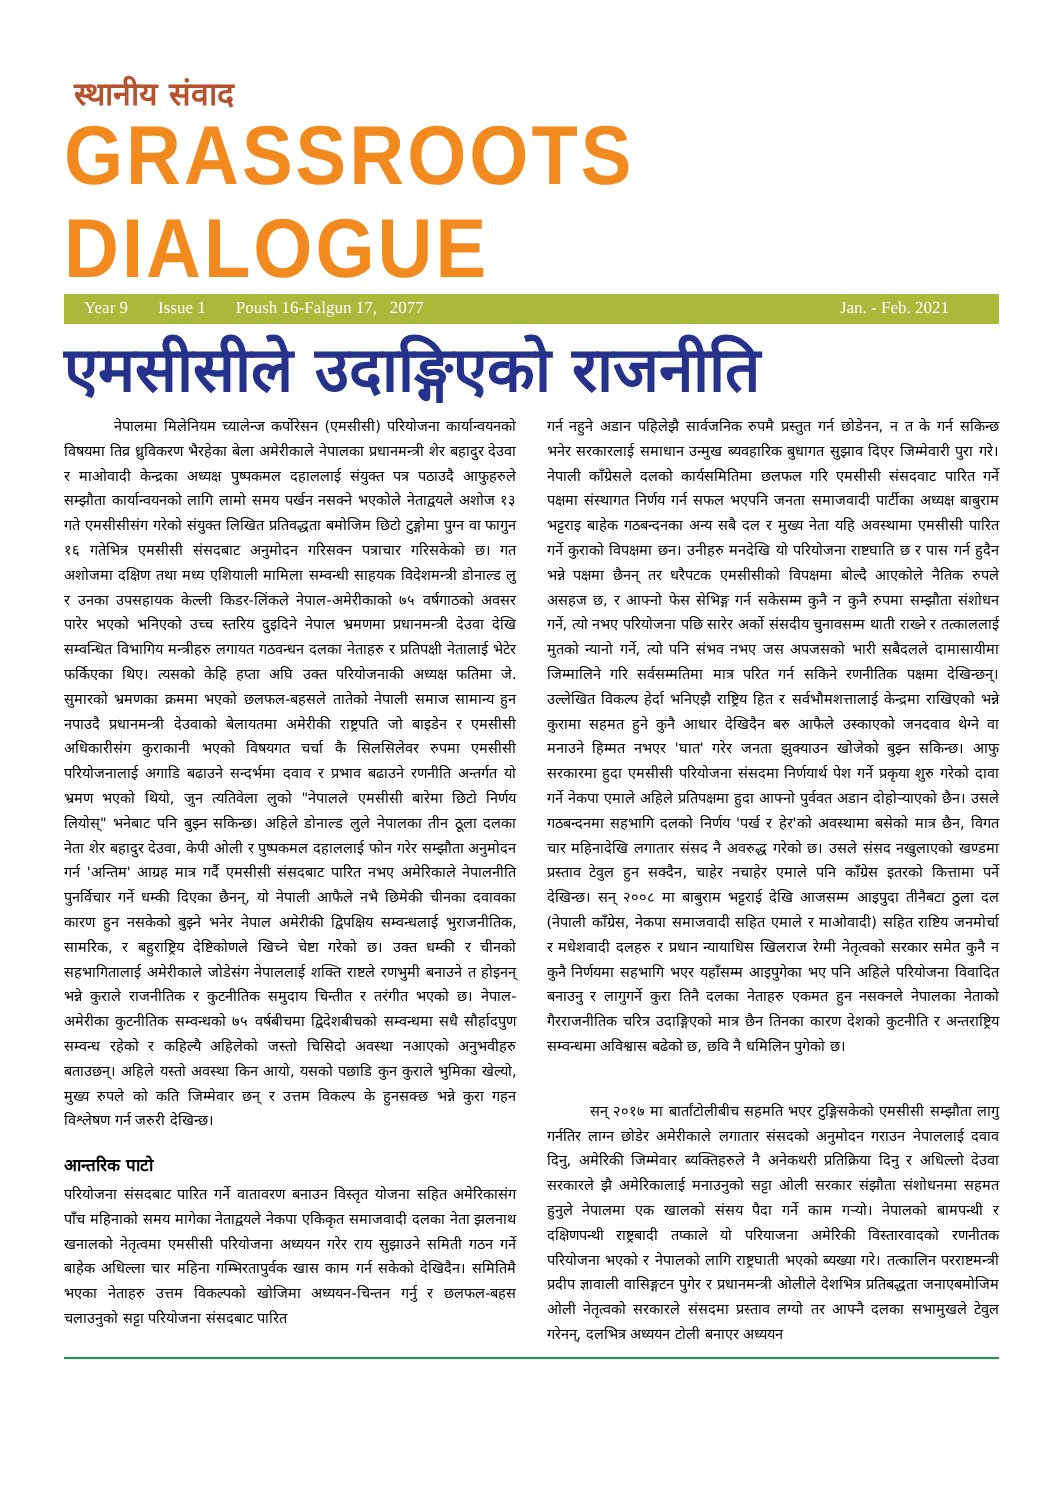स्थानीय संवाद
GRASSROOTS DIALOGUE
Year 9 Issue 1 Poush 16-Falgun 17, 2077 Jan. - Feb. 2021
एमसीसीले उदाङ्गिएको राजनीति
नेपालमा मिलेनियम च्यालेन्ज कर्पोरेसन (एमसीसी) परियोजना कार्यान्वयनको विषयमा तिव्र ध्रुविकरण भैरहेका बेला अमेरीकाले नेपालका प्रधानमन्त्री शेर बहादुर देउवा र माओवादी केन्द्रका अध्यक्ष पुष्पकमल दहाललाई संयुक्त पत्र पठाउदै आफुहरुले सम्झौता कार्यान्वयनको लागि लामो समय पर्खन नसक्ने भएकोले नेताद्वयले अशोज १३ गते एमसीसीसंग गरेको संयुक्त लिखित प्रतिवद्धता बमोजिम छिटो टुङ्गोमा पुग्न वा फागुन १६ गतेभित्र एमसीसी संसदबाट अनुमोदन गरिसक्न पत्राचार गरिसकेको छ। गत अशोजमा दक्षिण तथा मध्य एशियाली मामिला सम्वन्धी साहयक विदेशमन्त्री डोनाल्ड लु र उनका उपसहायक केल्ली किडर-लिंकले नेपाल-अमेरीकाको ७५ वर्षगाठको अवसर पारेर भएको भनिएको उच्च स्तरिय दुइदिने नेपाल भ्रमणमा प्रधानमन्त्री देउवा देखि सम्वन्धित विभागिय मन्त्रीहरु लगायत गठवन्धन दलका नेताहरु र प्रतिपक्षी नेतालाई भेटेर फर्किएका थिए। त्यसको केहि हप्ता अघि उक्त परियोजनाकी अध्यक्ष फतिमा जे. सुमारको भ्रमणका क्रममा भएको छलफल-बहसले तातेको नेपाली समाज सामान्य हुन नपाउदै प्रधानमन्त्री देउवाको बेलायतमा अमेरीकी राष्ट्रपति जो बाइडेन र एमसीसी अधिकारीसंग कुराकानी भएको विषयगत चर्चा कै सिलसिलेवर रुपमा एमसीसी परियोजनालाई अगाडि बढाउने सन्दर्भमा दवाव र प्रभाव बढाउने रणनीति अन्तर्गत यो भ्रमण भएको थियो, जुन त्यतिवेला लुको "नेपालले एमसीसी बारेमा छिटो निर्णय लियोस्" भनेबाट पनि बुझ्न सकिन्छ। अहिले डोनाल्ड लुले नेपालका तीन ठूला दलका नेता शेर बहादुर देउवा, केपी ओली र पुष्पकमल दहाललाई फोन गरेर सम्झौता अनुमोदन गर्न 'अन्तिम' आग्रह मात्र गर्दै एमसीसी संसदबाट पारित नभए अमेरिकाले नेपालनीति पुनर्विचार गर्ने धम्की दिएका छैनन्, यो नेपाली आफैले नभै छिमेकी चीनका दवावका कारण हुन नसकेको बुझ्ने भनेर नेपाल अमेरीकी द्विपक्षिय सम्वन्धलाई भुराजनीतिक, सामरिक, र बहुराष्ट्रिय देष्टिकोणले खिच्ने चेष्टा गरेको छ। उक्त धम्की र चीनको सहभागितालाई अमेरीकाले जोडेसंग नेपाललाई शक्ति राष्टले रणभुमी बनाउने त होइनन् भन्ने कुराले राजनीतिक र कुटनीतिक समुदाय चिन्तीत र तरंगीत भएको छ। नेपाल-अमेरीका कुटनीतिक सम्वन्धको ७५ वर्षबीचमा द्विदेशबीचको सम्वन्धमा सधै सौर्हादपुण सम्वन्ध रहेको र कहिल्यै अहिलेको जस्तो चिसिदो अवस्था नआएको अनुभवीहरु बताउछन्। अहिले यस्तो अवस्था किन आयो, यसको पछाडि कुन कुराले भुमिका खेल्यो, मुख्य रुपले को कति जिम्मेवार छन् र उत्तम विकल्प के हुनसक्छ भन्ने कुरा गहन विश्लेषण गर्न जरुरी देखिन्छ।
आन्तरिक पाटो
परियोजना संसदबाट पारित गर्ने वातावरण बनाउन विस्तृत योजना सहित अमेरिकासंग पाँच महिनाको समय मागेका नेताद्वयले नेकपा एकिकृत समाजवादी दलका नेता झलनाथ खनालको नेतृत्वमा एमसीसी परियोजना अध्ययन गरेर राय सुझाउने समिती गठन गर्ने बाहेक अधिल्ला चार महिना गम्भिरतापुर्वक खास काम गर्न सकेको देखिदैन। समितिमै भएका नेताहरु उत्तम विकल्पको खोजिमा अध्ययन-चिन्तन गर्नु र छलफल-बहस चलाउनुको सट्टा परियोजना संसदबाट पारित
गर्न नहुने अडान पहिलेझै सार्वजनिक रुपमै प्रस्तुत गर्न छोडेनन, न त के गर्न सकिन्छ भनेर सरकारलाई समाधान उन्मुख ब्यवहारिक बुधागत सुझाव दिएर जिम्मेवारी पुरा गरे। नेपाली काँग्रेसले दलको कार्यसमितिमा छलफल गरि एमसीसी संसदवाट पारित गर्ने पक्षमा संस्थागत निर्णय गर्न सफल भएपनि जनता समाजवादी पार्टीका अध्यक्ष बाबुराम भट्टराइ बाहेक गठबन्दनका अन्य सबै दल र मुख्य नेता यहि अवस्थामा एमसीसी पारित गर्ने कुराको विपक्षमा छन। उनीहरु मनदेखि यो परियोजना राष्टघाति छ र पास गर्न हुदैन भन्ने पक्षमा छैनन् तर धरैपटक एमसीसीको विपक्षमा बोल्दै आएकोले नैतिक रुपले असहज छ, र आफ्नो फेस सेभिङ्ग गर्न सकेसम्म कुनै न कुनै रुपमा सम्झौता संशोधन गर्ने, त्यो नभए परियोजना पछि सारेर अर्को संसदीय चुनावसम्म थाती राख्ने र तत्काललाई मुतको न्यानो गर्ने, त्यो पनि संभव नभए जस अपजसको भारी सबैदलले दामासायीमा जिम्मालिने गरि सर्वसम्मतिमा मात्र परित गर्न सकिने रणनीतिक पक्षमा देखिन्छन्। उल्लेखित विकल्प हेर्दा भनिएझै राष्ट्रिय हित र सर्वभौमशत्तालाई केन्द्रमा राखिएको भन्ने कुरामा सहमत हुने कुनै आधार देखिदैन बरु आफैले उस्काएको जनदवाव थेग्ने वा मनाउने हिम्मत नभएर 'घात' गरेर जनता झुक्याउन खोजेको बुझ्न सकिन्छ। आफु सरकारमा हुदा एमसीसी परियोजना संसदमा निर्णयार्थ पेश गर्ने प्रकृया शुरु गरेको दावा गर्ने नेकपा एमाले अहिले प्रतिपक्षमा हुदा आफ्नो पुर्ववत अडान दोहोऱ्याएको छैन। उसले गठबन्दनमा सहभागि दलको निर्णय 'पर्ख र हेर'को अवस्थामा बसेको मात्र छैन, विगत चार महिनादेखि लगातार संसद नै अवरुद्ध गरेको छ। उसले संसद नखुलाएको खण्डमा प्रस्ताव टेवुल हुन सक्दैन, चाहेर नचाहेर एमाले पनि काँग्रेस इतरको कित्तामा पर्ने देखिन्छ। सन् २००८ मा बाबुराम भट्टराई देखि आजसम्म आइपुदा तीनैबटा ठुला दल (नेपाली काँग्रेस, नेकपा समाजवादी सहित एमाले र माओवादी) सहित राष्टिय जनमोर्चा र मधेशवादी दलहरु र प्रधान न्यायाधिस खिलराज रेग्मी नेतृत्वको सरकार समेत कुनै न कुनै निर्णयमा सहभागि भएर यहाँसम्म आइपुगेका भए पनि अहिले परियोजना विवादित बनाउनु र लागुगर्ने कुरा तिनै दलका नेताहरु एकमत हुन नसक्नले नेपालका नेताको गैरराजनीतिक चरित्र उदाङ्गिएको मात्र छैन तिनका कारण देशको कुटनीति र अन्तराष्ट्रिय सम्वन्धमा अविश्वास बढेको छ, छवि नै धमिलिन पुगेको छ।
सन् २०१७ मा बार्तांटोलीबीच सहमति भएर टुङ्गिसकेको एमसीसी सम्झौता लागु गर्नतिर लाग्न छोडेर अमेरीकाले लगातार संसदको अनुमोदन गराउन नेपाललाई दवाव दिनु, अमेरिकी जिम्मेवार ब्यक्तिहरुले नै अनेकथरी प्रतिक्रिया दिनु र अधिल्लो देउवा सरकारले झै अमेरिकालाई मनाउनुको सट्टा ओली सरकार संझौता संशोधनमा सहमत हुनुले नेपालमा एक खालको संसय पैदा गर्ने काम गऱ्यो। नेपालको बामपन्थी र दक्षिणपन्थी राष्ट्रबादी तप्काले यो परियाजना अमेरिकी विस्तारवादको रणनीतक परियोजना भएको र नेपालको लागि राष्ट्रघाती भएको ब्यख्या गरे। तत्कालिन परराष्टमन्त्री प्रदीप ज्ञावाली वासिङ्गटन पुगेर र प्रधानमन्त्री ओलीले देशभित्र प्रतिबद्धता जनाएबमोजिम ओली नेतृत्वको सरकारले संसदमा प्रस्ताव लग्यो तर आफ्नै दलका सभामुखले टेवुल गरेनन्, दलभित्र अध्ययन टोली बनाएर अध्ययन